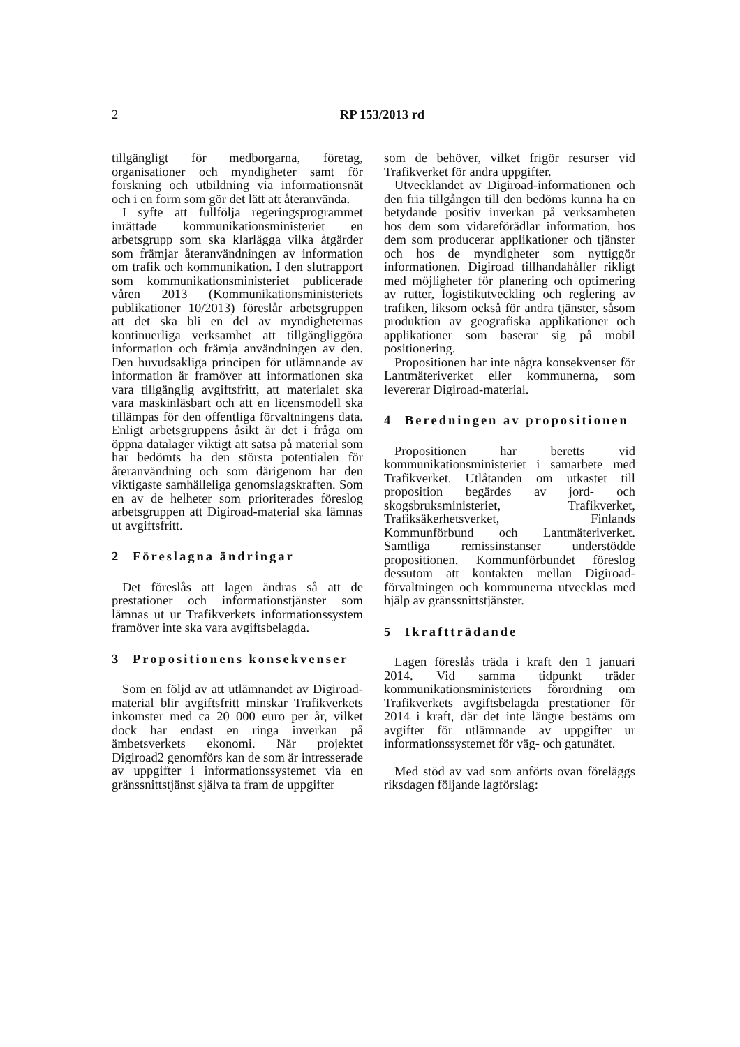2
RP 153/2013 rd
tillgängligt för medborgarna, företag, organisationer och myndigheter samt för forskning och utbildning via informationsnät och i en form som gör det lätt att återanvända.
I syfte att fullfölja regeringsprogrammet inrättade kommunikationsministeriet en arbetsgrupp som ska klarlägga vilka åtgärder som främjar återanvändningen av information om trafik och kommunikation. I den slutrapport som kommunikationsministeriet publicerade våren 2013 (Kommunikationsministeriets publikationer 10/2013) föreslår arbetsgruppen att det ska bli en del av myndigheternas kontinuerliga verksamhet att tillgängliggöra information och främja användningen av den. Den huvudsakliga principen för utlämnande av information är framöver att informationen ska vara tillgänglig avgiftsfritt, att materialet ska vara maskinläsbart och att en licensmodell ska tillämpas för den offentliga förvaltningens data. Enligt arbetsgruppens åsikt är det i fråga om öppna datalager viktigt att satsa på material som har bedömts ha den största potentialen för återanvändning och som därigenom har den viktigaste samhälleliga genomslagskraften. Som en av de helheter som prioriterades föreslog arbetsgruppen att Digiroad-material ska lämnas ut avgiftsfritt.
2 Föreslagna ändringar
Det föreslås att lagen ändras så att de prestationer och informationstjänster som lämnas ut ur Trafikverkets informationssystem framöver inte ska vara avgiftsbelagda.
3 Propositionens konsekvenser
Som en följd av att utlämnandet av Digiroad-material blir avgiftsfritt minskar Trafikverkets inkomster med ca 20 000 euro per år, vilket dock har endast en ringa inverkan på ämbetsverkets ekonomi. När projektet Digiroad2 genomförs kan de som är intresserade av uppgifter i informationssystemet via en gränssnittstjänst själva ta fram de uppgifter
som de behöver, vilket frigör resurser vid Trafikverket för andra uppgifter.
Utvecklandet av Digiroad-informationen och den fria tillgången till den bedöms kunna ha en betydande positiv inverkan på verksamheten hos dem som vidareförädlar information, hos dem som producerar applikationer och tjänster och hos de myndigheter som nyttiggör informationen. Digiroad tillhandahåller rikligt med möjligheter för planering och optimering av rutter, logistikutveckling och reglering av trafiken, liksom också för andra tjänster, såsom produktion av geografiska applikationer och applikationer som baserar sig på mobil positionering.
Propositionen har inte några konsekvenser för Lantmäteriverket eller kommunerna, som levererar Digiroad-material.
4 Beredningen av propositionen
Propositionen har beretts vid kommunikationsministeriet i samarbete med Trafikverket. Utlåtanden om utkastet till proposition begärdes av jord- och skogsbruksministeriet, Trafikverket, Trafiksäkerhetsverket, Finlands Kommunförbund och Lantmäteriverket. Samtliga remissinstanser understödde propositionen. Kommunförbundet föreslog dessutom att kontakten mellan Digiroad-förvaltningen och kommunerna utvecklas med hjälp av gränssnittstjänster.
5 Ikraftträdande
Lagen föreslås träda i kraft den 1 januari 2014. Vid samma tidpunkt träder kommunikationsministeriets förordning om Trafikverkets avgiftsbelagda prestationer för 2014 i kraft, där det inte längre bestäms om avgifter för utlämnande av uppgifter ur informationssystemet för väg- och gatunätet.
Med stöd av vad som anförts ovan föreläggs riksdagen följande lagförslag: